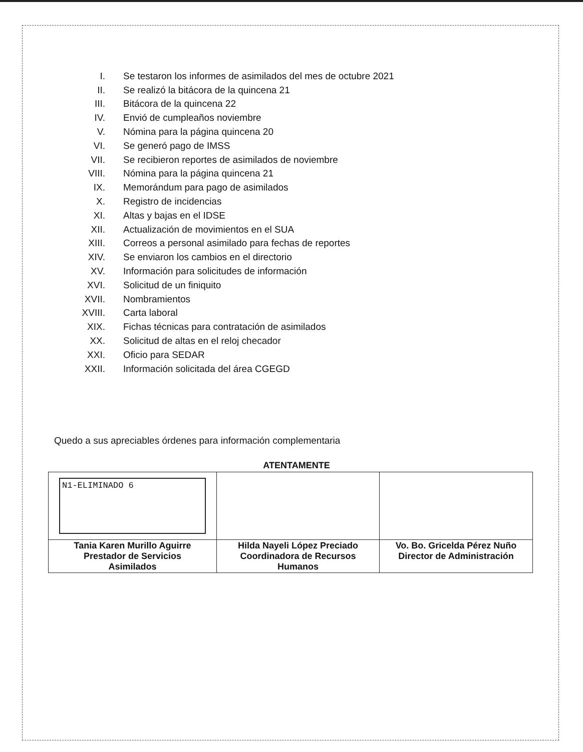I. Se testaron los informes de asimilados del mes de octubre 2021
II. Se realizó la bitácora de la quincena 21
III. Bitácora de la quincena 22
IV. Envió de cumpleaños noviembre
V. Nómina para la página quincena 20
VI. Se generó pago de IMSS
VII. Se recibieron reportes de asimilados de noviembre
VIII. Nómina para la página quincena 21
IX. Memorándum para pago de asimilados
X. Registro de incidencias
XI. Altas y bajas en el IDSE
XII. Actualización de movimientos en el SUA
XIII. Correos a personal asimilado para fechas de reportes
XIV. Se enviaron los cambios en el directorio
XV. Información para solicitudes de información
XVI. Solicitud de un finiquito
XVII. Nombramientos
XVIII. Carta laboral
XIX. Fichas técnicas para contratación de asimilados
XX. Solicitud de altas en el reloj checador
XXI. Oficio para SEDAR
XXII. Información solicitada del área CGEGD
Quedo a sus apreciables órdenes para información complementaria
ATENTAMENTE
| N1-ELIMINADO 6 | | |
| Tania Karen Murillo Aguirre Prestador de Servicios Asimilados | Hilda Nayeli López Preciado Coordinadora de Recursos Humanos | Vo. Bo. Gricelda Pérez Nuño Director de Administración |